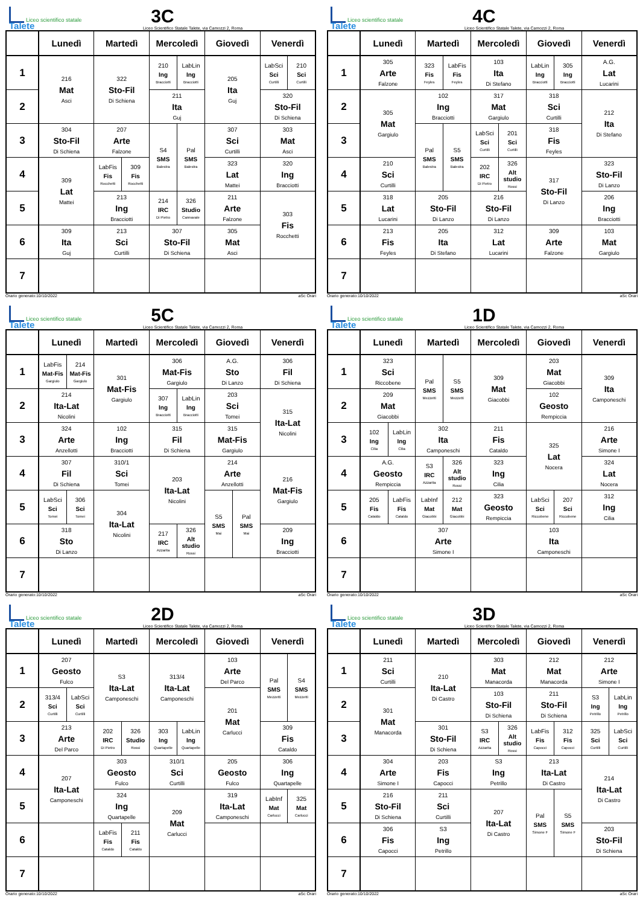Liceo scientifico statale Talete
3C
Liceo Scientifico Statale Talete, via Camozzi 2, Roma
| | Lunedì | Martedì | Mercoledì | Giovedì | Venerdì |
| --- | --- | --- | --- | --- | --- |
| 1 | 216 Mat Asci | 322 Sto-Fil Di Schiena | 210 Ing Bracciotti LabLin Ing Bracciotti | 205 Ita Guj | LabSci Sci Curtilli 210 Sci Curtilli |
| 2 | | | 211 Ita Guj | | 320 Sto-Fil Di Schiena |
| 3 | 304 Sto-Fil Di Schiena | 207 Arte Falzone | S4 SMS Balestra Pal SMS Balestra | 307 Sci Curtilli | 303 Mat Asci |
| 4 | 309 Lat Mattei | LabFis Fis Rocchetti 309 Fis Rocchetti | | 323 Lat Mattei | 320 Ing Bracciotti |
| 5 | | 213 Ing Bracciotti | 214 IRC Di Pietro 326 Studio Cannavale | 211 Arte Falzone | 303 Fis Rocchetti |
| 6 | 309 Ita Guj | 213 Sci Curtilli | 307 Sto-Fil Di Schiena | 305 Mat Asci | |
| 7 | | | | | |
Orario generato:10/10/2022 aSc Orari
Liceo scientifico statale Talete
4C
Liceo Scientifico Statale Talete, via Camozzi 2, Roma
| | Lunedì | Martedì | Mercoledì | Giovedì | Venerdì |
| --- | --- | --- | --- | --- | --- |
| 1 | 305 Arte Falzone | 323 Fis Feyles LabFis Fis Feyles | 103 Ita Di Stefano | LabLin Ing Bracciotti 305 Ing Bracciotti | A.G. Lat Lucarini |
| 2 | 305 Mat Gargiulo | 102 Ing Bracciotti | 317 Mat Gargiulo | 318 Sci Curtilli | 212 Ita Di Stefano |
| 3 | | Pal SMS Balestra S5 SMS Balestra | LabSci Sci Curtilli 201 Sci Curtilli | 318 Fis Feyles | |
| 4 | 210 Sci Curtilli | | 202 IRC Di Pietro 326 Alt studio Rossi | 317 Sto-Fil Di Lanzo | 323 Sto-Fil Di Lanzo |
| 5 | 318 Lat Lucarini | 205 Sto-Fil Di Lanzo | 216 Sto-Fil Di Lanzo | | 206 Ing Bracciotti |
| 6 | 213 Fis Feyles | 205 Ita Di Stefano | 312 Lat Lucarini | 309 Arte Falzone | 103 Mat Gargiulo |
| 7 | | | | | |
Orario generato:10/10/2022 aSc Orari
Liceo scientifico statale Talete
5C
Liceo Scientifico Statale Talete, via Camozzi 2, Roma
| | Lunedì | Martedì | Mercoledì | Giovedì | Venerdì |
| --- | --- | --- | --- | --- | --- |
| 1 | LabFis Mat-Fis Gargiulo 214 Mat-Fis Gargiulo | 301 Mat-Fis Gargiulo | 306 Mat-Fis Gargiulo | A.G. Sto Di Lanzo | 306 Fil Di Schiena |
| 2 | 214 Ita-Lat Nicolini | | 307 Ing Bracciotti LabLin Ing Bracciotti | 203 Sci Tomei | 315 Ita-Lat Nicolini |
| 3 | 324 Arte Anzellotti | 102 Ing Bracciotti | 315 Fil Di Schiena | 315 Mat-Fis Gargiulo | |
| 4 | 307 Fil Di Schiena | 310/1 Sci Tomei | 203 Ita-Lat Nicolini | 214 Arte Anzellotti | 216 Mat-Fis Gargiulo |
| 5 | LabSci Sci Tomei 306 Sci Tomei | 304 Ita-Lat Nicolini | | S5 SMS Mai Pal SMS Mai | |
| 6 | 318 Sto Di Lanzo | | 217 IRC Azzarita 326 Alt studio Rossi | | 209 Ing Bracciotti |
| 7 | | | | | |
Orario generato:10/10/2022 aSc Orari
Liceo scientifico statale Talete
1D
Liceo Scientifico Statale Talete, via Camozzi 2, Roma
| | Lunedì | Martedì | Mercoledì | Giovedì | Venerdì |
| --- | --- | --- | --- | --- | --- |
| 1 | 323 Sci Riccobene | Pal SMS Mezzetti S5 SMS Mezzetti | 309 Mat Giacobbi | 203 Mat Giacobbi | 309 Ita Camponeschi |
| 2 | 209 Mat Giacobbi | | | 102 Geosto Rempiccia | |
| 3 | 102 Ing Cilia LabLin Ing Cilia | 302 Ita Camponeschi | 211 Fis Cataldo | 325 Lat Nocera | 216 Arte Simone I |
| 4 | A.G. Geosto Rempiccia | S3 IRC Azzarita 326 Alt studio Rossi | 323 Ing Cilia | | 324 Lat Nocera |
| 5 | 205 Fis Cataldo LabFis Fis Cataldo | LabInf Mat Giacobbi 212 Mat Giacobbi | 323 Geosto Rempiccia | LabSci Sci Riccobene 207 Sci Riccobene | 312 Ing Cilia |
| 6 | | 307 Arte Simone I | | 103 Ita Camponeschi | |
| 7 | | | | | |
Orario generato:10/10/2022 aSc Orari
Liceo scientifico statale Talete
2D
Liceo Scientifico Statale Talete, via Camozzi 2, Roma
| | Lunedì | Martedì | Mercoledì | Giovedì | Venerdì |
| --- | --- | --- | --- | --- | --- |
| 1 | 207 Geosto Fulco | S3 Ita-Lat Camponeschi | 313/4 Ita-Lat Camponeschi | 103 Arte Del Parco | Pal SMS Mezzetti S4 SMS Mezzetti |
| 2 | 313/4 Sci Curtilli LabSci Sci Curtilli | | | 201 Mat Carlucci | |
| 3 | 213 Arte Del Parco | 202 IRC Di Pietro 326 Studio Rossi | 303 Ing Quartapelle LabLin Ing Quartapelle | | 309 Fis Cataldo |
| 4 | 207 Ita-Lat Camponeschi | 303 Geosto Fulco | 310/1 Sci Curtilli | 205 Geosto Fulco | 306 Ing Quartapelle |
| 5 | | 324 Ing Quartapelle | 209 Mat Carlucci | 319 Ita-Lat Camponeschi | LabInf Mat Carlucci 325 Mat Carlucci |
| 6 | | LabFis Fis Cataldo 211 Fis Cataldo | | | |
| 7 | | | | | |
Orario generato:10/10/2022 aSc Orari
Liceo scientifico statale Talete
3D
Liceo Scientifico Statale Talete, via Camozzi 2, Roma
| | Lunedì | Martedì | Mercoledì | Giovedì | Venerdì |
| --- | --- | --- | --- | --- | --- |
| 1 | 211 Sci Curtilli | 210 Ita-Lat Di Castro | 303 Mat Manacorda | 212 Mat Manacorda | 212 Arte Simone I |
| 2 | 301 Mat Manacorda | | 103 Sto-Fil Di Schiena | 211 Sto-Fil Di Schiena | S3 Ing Petrillo LabLin Ing Petrillo |
| 3 | | 301 Sto-Fil Di Schiena | S3 IRC Azzarita 326 Alt studio Rossi | LabFis Fis Capocci 312 Fis Capocci | 325 Sci Curtilli LabSci Sci Curtilli |
| 4 | 304 Arte Simone I | 203 Fis Capocci | S3 Ing Petrillo | 213 Ita-Lat Di Castro | 214 Ita-Lat Di Castro |
| 5 | 216 Sto-Fil Di Schiena | 211 Sci Curtilli | 207 Ita-Lat Di Castro | Pal SMS Simone F S5 SMS Simone F | |
| 6 | 306 Fis Capocci | S3 Ing Petrillo | | | 203 Sto-Fil Di Schiena |
| 7 | | | | | |
Orario generato:10/10/2022 aSc Orari